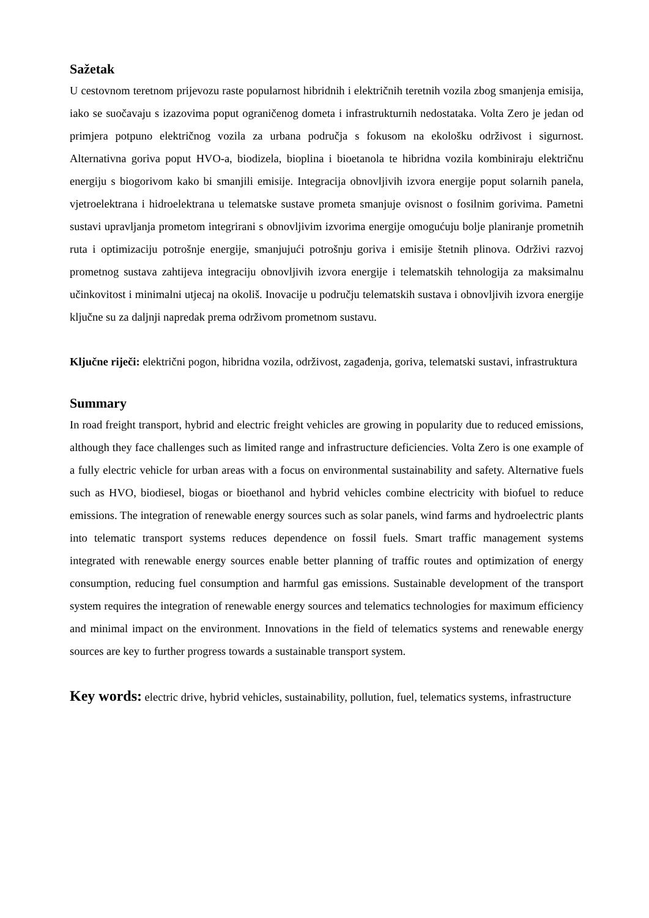Sažetak
U cestovnom teretnom prijevozu raste popularnost hibridnih i električnih teretnih vozila zbog smanjenja emisija, iako se suočavaju s izazovima poput ograničenog dometa i infrastrukturnih nedostataka. Volta Zero je jedan od primjera potpuno električnog vozila za urbana područja s fokusom na ekološku održivost i sigurnost. Alternativna goriva poput HVO-a, biodizela, bioplina i bioetanola te hibridna vozila kombiniraju električnu energiju s biogorivom kako bi smanjili emisije. Integracija obnovljivih izvora energije poput solarnih panela, vjetroelektrana i hidroelektrana u telematske sustave prometa smanjuje ovisnost o fosilnim gorivima. Pametni sustavi upravljanja prometom integrirani s obnovljivim izvorima energije omogućuju bolje planiranje prometnih ruta i optimizaciju potrošnje energije, smanjujući potrošnju goriva i emisije štetnih plinova. Održivi razvoj prometnog sustava zahtijeva integraciju obnovljivih izvora energije i telematskih tehnologija za maksimalnu učinkovitost i minimalni utjecaj na okoliš. Inovacije u području telematskih sustava i obnovljivih izvora energije ključne su za daljnji napredak prema održivom prometnom sustavu.
Ključne riječi: električni pogon, hibridna vozila, održivost, zagađenja, goriva, telematski sustavi, infrastruktura
Summary
In road freight transport, hybrid and electric freight vehicles are growing in popularity due to reduced emissions, although they face challenges such as limited range and infrastructure deficiencies. Volta Zero is one example of a fully electric vehicle for urban areas with a focus on environmental sustainability and safety. Alternative fuels such as HVO, biodiesel, biogas or bioethanol and hybrid vehicles combine electricity with biofuel to reduce emissions. The integration of renewable energy sources such as solar panels, wind farms and hydroelectric plants into telematic transport systems reduces dependence on fossil fuels. Smart traffic management systems integrated with renewable energy sources enable better planning of traffic routes and optimization of energy consumption, reducing fuel consumption and harmful gas emissions. Sustainable development of the transport system requires the integration of renewable energy sources and telematics technologies for maximum efficiency and minimal impact on the environment. Innovations in the field of telematics systems and renewable energy sources are key to further progress towards a sustainable transport system.
Key words: electric drive, hybrid vehicles, sustainability, pollution, fuel, telematics systems, infrastructure